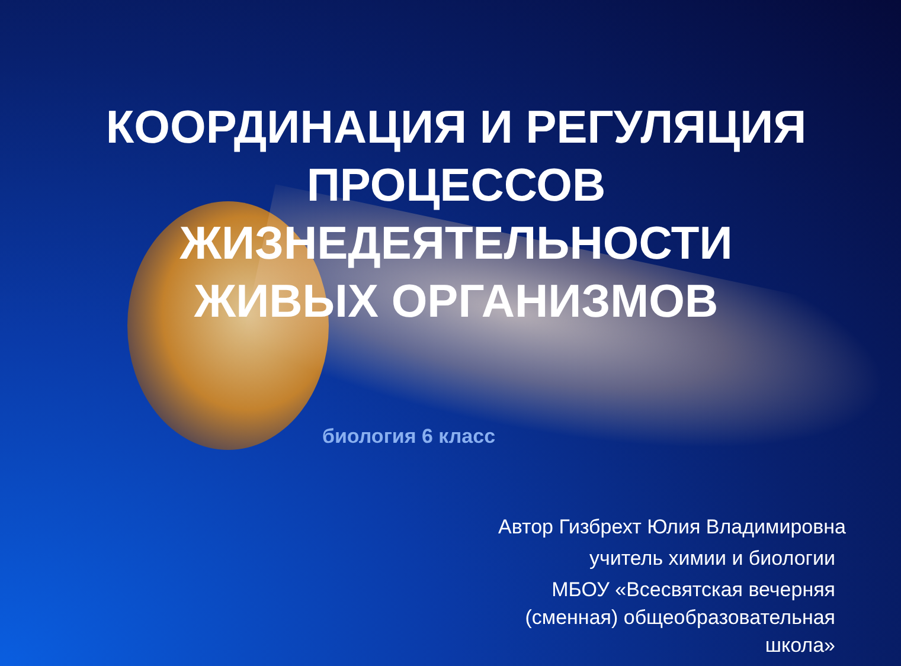КООРДИНАЦИЯ И РЕГУЛЯЦИЯ
ПРОЦЕССОВ
ЖИЗНЕДЕЯТЕЛЬНОСТИ
ЖИВЫХ ОРГАНИЗМОВ
биология 6 класс
Автор Гизбрехт Юлия Владимировна
учитель химии и биологии
МБОУ «Всесвятская вечерняя
(сменная) общеобразовательная
школа»